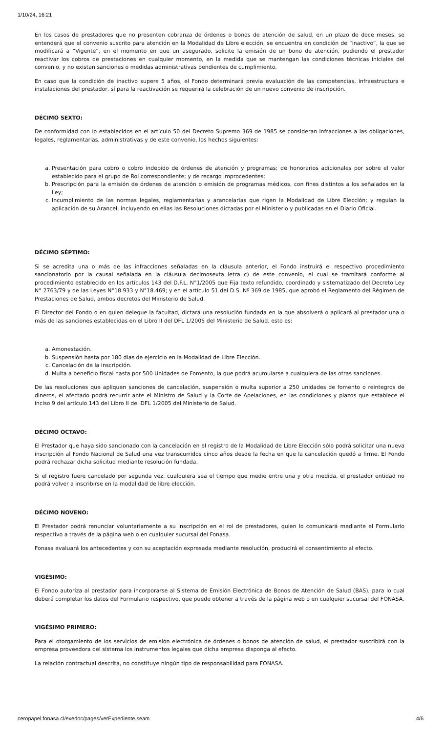1/10/24, 16:21
En los casos de prestadores que no presenten cobranza de órdenes o bonos de atención de salud, en un plazo de doce meses, se entenderá que el convenio suscrito para atención en la Modalidad de Libre elección, se encuentra en condición de “inactivo”, la que se modificará a “Vigente”, en el momento en que un asegurado, solicite la emisión de un bono de atención, pudiendo el prestador reactivar los cobros de prestaciones en cualquier momento, en la medida que se mantengan las condiciones técnicas iniciales del convenio, y no existan sanciones o medidas administrativas pendientes de cumplimiento.
En caso que la condición de inactivo supere 5 años, el Fondo determinará previa evaluación de las competencias, infraestructura e instalaciones del prestador, sí para la reactivación se requerirá la celebración de un nuevo convenio de inscripción.
DÉCIMO SEXTO:
De conformidad con lo establecidos en el artículo 50 del Decreto Supremo 369 de 1985 se consideran infracciones a las obligaciones, legales, reglamentarias, administrativas y de este convenio, los hechos siguientes:
a. Presentación para cobro o cobro indebido de órdenes de atención y programas; de honorarios adicionales por sobre el valor establecido para el grupo de Rol correspondiente; y de recargo improcedentes;
b. Prescripción para la emisión de órdenes de atención o emisión de programas médicos, con fines distintos a los señalados en la Ley;
c. Incumplimiento de las normas legales, reglamentarias y arancelarias que rigen la Modalidad de Libre Elección; y regulan la aplicación de su Arancel, incluyendo en ellas las Resoluciones dictadas por el Ministerio y publicadas en el Diario Oficial.
DÉCIMO SÉPTIMO:
Si se acredita una o más de las infracciones señaladas en la cláusula anterior, el Fondo instruirá el respectivo procedimiento sancionatorio por la causal señalada en la cláusula decimosexta letra c) de este convenio, el cual se tramitará conforme al procedimiento establecido en los artículos 143 del D.F.L. N°1/2005 que Fija texto refundido, coordinado y sistematizado del Decreto Ley N° 2763/79 y de las Leyes N°18.933 y N°18.469; y en el artículo 51 del D.S. Nº 369 de 1985, que aprobó el Reglamento del Régimen de Prestaciones de Salud, ambos decretos del Ministerio de Salud.
El Director del Fondo o en quien delegue la facultad, dictará una resolución fundada en la que absolverá o aplicará al prestador una o más de las sanciones establecidas en el Libro II del DFL 1/2005 del Ministerio de Salud, esto es:
a. Amonestación.
b. Suspensión hasta por 180 días de ejercicio en la Modalidad de Libre Elección.
c. Cancelación de la inscripción.
d. Multa a beneficio fiscal hasta por 500 Unidades de Fomento, la que podrá acumularse a cualquiera de las otras sanciones.
De las resoluciones que apliquen sanciones de cancelación, suspensión o multa superior a 250 unidades de fomento o reintegros de dineros, el afectado podrá recurrir ante el Ministro de Salud y la Corte de Apelaciones, en las condiciones y plazos que establece el inciso 9 del artículo 143 del Libro II del DFL 1/2005 del Ministerio de Salud.
DÉCIMO OCTAVO:
El Prestador que haya sido sancionado con la cancelación en el registro de la Modalidad de Libre Elección sólo podrá solicitar una nueva inscripción al Fondo Nacional de Salud una vez transcurridos cinco años desde la fecha en que la cancelación quedó a firme. El Fondo podrá rechazar dicha solicitud mediante resolución fundada.
Si el registro fuere cancelado por segunda vez, cualquiera sea el tiempo que medie entre una y otra medida, el prestador entidad no podrá volver a inscribirse en la modalidad de libre elección.
DÉCIMO NOVENO:
El Prestador podrá renunciar voluntariamente a su inscripción en el rol de prestadores, quien lo comunicará mediante el Formulario respectivo a través de la página web o en cualquier sucursal del Fonasa.
Fonasa evaluará los antecedentes y con su aceptación expresada mediante resolución, producirá el consentimiento al efecto.
VIGÉSIMO:
El Fondo autoriza al prestador para incorporarse al Sistema de Emisión Electrónica de Bonos de Atención de Salud (BAS), para lo cual deberá completar los datos del Formulario respectivo, que puede obtener a través de la página web o en cualquier sucursal del FONASA.
VIGÉSIMO PRIMERO:
Para el otorgamiento de los servicios de emisión electrónica de órdenes o bonos de atención de salud, el prestador suscribirá con la empresa proveedora del sistema los instrumentos legales que dicha empresa disponga al efecto.
La relación contractual descrita, no constituye ningún tipo de responsabilidad para FONASA.
ceropapel.fonasa.cl/exedoc/pages/verExpediente.seam 4/6